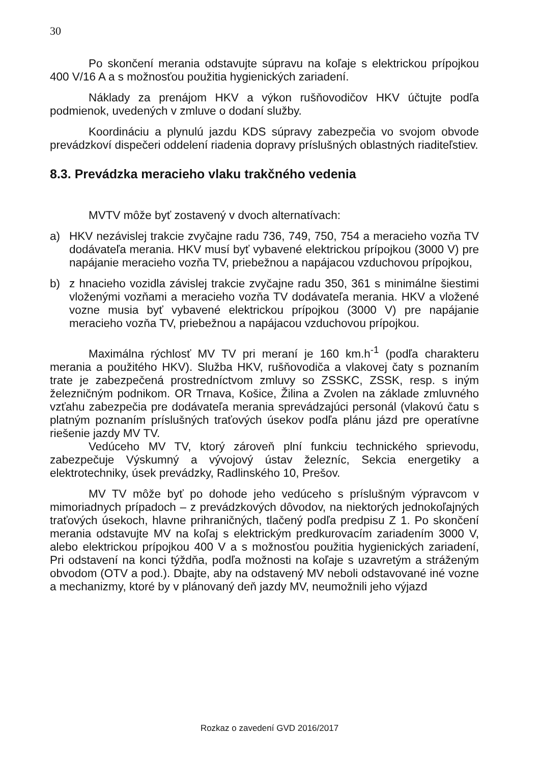30
Po skončení merania odstavujte súpravu na koľaje s elektrickou prípojkou 400 V/16 A a s možnosťou použitia hygienických zariadení.
Náklady za prenájom HKV a výkon rušňovodičov HKV účtujte podľa podmienok, uvedených v zmluve o dodaní služby.
Koordináciu a plynulú jazdu KDS súpravy zabezpečia vo svojom obvode prevádzkoví dispečeri oddelení riadenia dopravy príslušných oblastných riaditeľstiev.
8.3. Prevádzka meracieho vlaku trakčného vedenia
MVTV môže byť zostavený v dvoch alternatívach:
a) HKV nezávislej trakcie zvyčajne radu 736, 749, 750, 754 a meracieho vozňa TV dodávateľa merania. HKV musí byť vybavené elektrickou prípojkou (3000 V) pre napájanie meracieho vozňa TV, priebežnou a napájacou vzduchovou prípojkou,
b) z hnacieho vozidla závislej trakcie zvyčajne radu 350, 361 s minimálne šiestimi vloženými vozňami a meracieho vozňa TV dodávateľa merania. HKV a vložené vozne musia byť vybavené elektrickou prípojkou (3000 V) pre napájanie meracieho vozňa TV, priebežnou a napájacou vzduchovou prípojkou.
Maximálna rýchlosť MV TV pri meraní je 160 km.h<sup>-1</sup> (podľa charakteru merania a použitého HKV). Služba HKV, rušňovodiča a vlakovej čaty s poznaním trate je zabezpečená prostredníctvom zmluvy so ZSSKC, ZSSK, resp. s iným železničným podnikom. OR Trnava, Košice, Žilina a Zvolen na základe zmluvného vzťahu zabezpečia pre dodávateľa merania sprevádzajúci personál (vlakovú čatu s platným poznaním príslušných traťových úsekov podľa plánu jázd pre operatívne riešenie jazdy MV TV.
Vedúceho MV TV, ktorý zároveň plní funkciu technického sprievodu, zabezpečuje Výskumný a vývojový ústav železníc, Sekcia energetiky a elektrotechniky, úsek prevádzky, Radlinského 10, Prešov.
MV TV môže byť po dohode jeho vedúceho s príslušným výpravcom v mimoriadnych prípadoch – z prevádzkových dôvodov, na niektorých jednokoľajných traťových úsekoch, hlavne prihraničných, tlačený podľa predpisu Z 1. Po skončení merania odstavujte MV na koľaj s elektrickým predkurovacím zariadením 3000 V, alebo elektrickou prípojkou 400 V a s možnosťou použitia hygienických zariadení, Pri odstavení na konci týždňa, podľa možnosti na koľaje s uzavretým a stráženým obvodom (OTV a pod.). Dbajte, aby na odstavený MV neboli odstavované iné vozne a mechanizmy, ktoré by v plánovaný deň jazdy MV, neumožnili jeho výjazd
Rozkaz o zavedení GVD 2016/2017